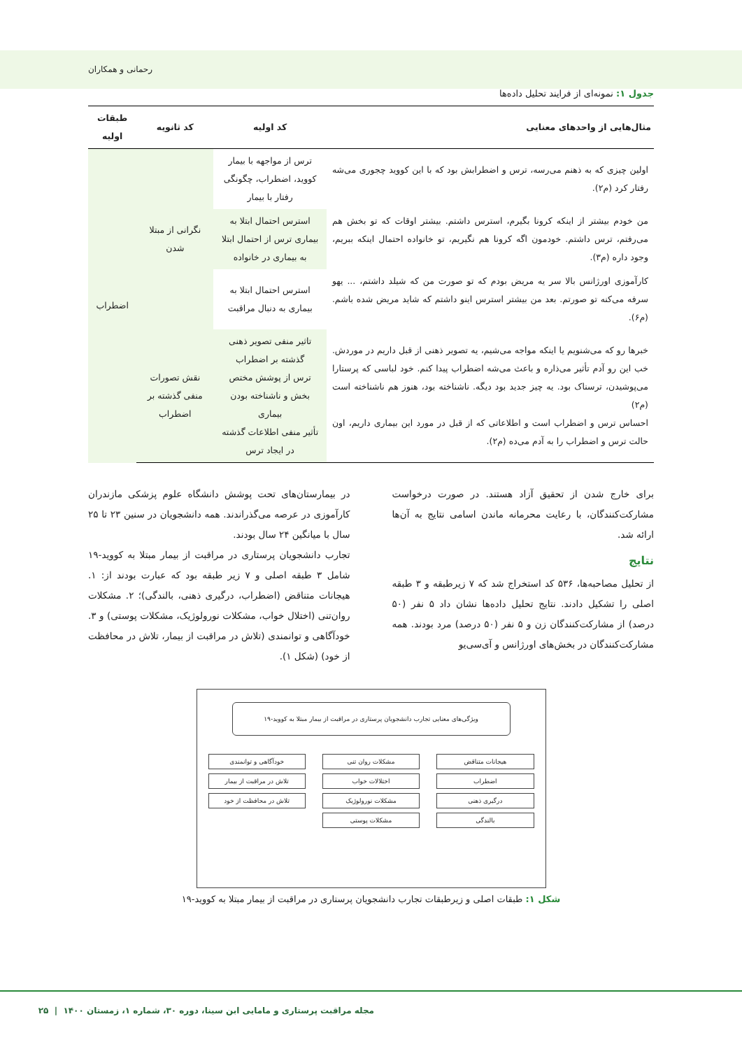رحمانی و همکاران
جدول ۱: نمونه‌ای از فرایند تحلیل داده‌ها
| مثال‌هایی از واحدهای معنایی | کد اولیه | کد ثانویه | طبقات اولیه |
| --- | --- | --- | --- |
| اولین چیزی که به ذهنم می‌رسه، ترس و اضطرابش بود که با این کووید چجوری می‌شه رفتار کرد (م۲). | ترس از مواجهه با بیمار کووید، اضطراب، چگونگی رفتار با بیمار | نگرانی از مبتلا شدن | اضطراب |
| من خودم بیشتر از اینکه کرونا بگیرم، استرس داشتم. بیشتر اوقات که تو بخش هم می‌رفتم، ترس داشتم. خودمون اگه کرونا هم نگیریم، تو خانواده احتمال اینکه ببریم، وجود داره (م۳). | استرس احتمال ابتلا به بیماری ترس از احتمال ابتلا به بیماری در خانواده | | |
| کارآموزی اورژانس بالا سر یه مریض بودم که تو صورت من که شیلد داشتم، ... یهو سرفه می‌کنه تو صورتم. بعد من بیشتر استرس اینو داشتم که شاید مریض شده باشم. (م۶). | استرس احتمال ابتلا به بیماری به دنبال مراقبت | | |
| خبرها رو که می‌شنویم یا اینکه مواجه می‌شیم، یه تصویر ذهنی از قبل داریم در موردش. خب این رو آدم تأثیر می‌ذاره و باعث می‌شه اضطراب پیدا کنم. خود لباسی که پرستارا می‌پوشیدن، ترسناک بود. یه چیز جدید بود دیگه. ناشناخته بود، هنوز هم ناشناخته است (م۲) احساس ترس و اضطراب است و اطلاعاتی که از قبل در مورد این بیماری داریم، اون حالت ترس و اضطراب را به آدم می‌ده (م۲). | تاثیر منفی تصویر ذهنی گذشته بر اضطراب ترس از پوشش مختص بخش و ناشناخته بودن بیماری تأثیر منفی اطلاعات گذشته در ایجاد ترس | نقش تصورات منفی گذشته بر اضطراب | |
برای خارج شدن از تحقیق آزاد هستند. در صورت درخواست مشارکت‌کنندگان، با رعایت محرمانه ماندن اسامی نتایج به آن‌ها ارائه شد.
نتایج
از تحلیل مصاحبه‌ها، ۵۳۶ کد استخراج شد که ۷ زیرطبقه و ۳ طبقه اصلی را تشکیل دادند. نتایج تحلیل داده‌ها نشان داد ۵ نفر (۵۰ درصد) از مشارکت‌کنندگان زن و ۵ نفر (۵۰ درصد) مرد بودند. همه مشارکت‌کنندگان در بخش‌های اورژانس و آی‌سی‌یو
در بیمارستان‌های تحت پوشش دانشگاه علوم پزشکی مازندران کارآموزی در عرصه می‌گذراندند. همه دانشجویان در سنین ۲۳ تا ۲۵ سال با میانگین ۲۴ سال بودند.
تجارب دانشجویان پرستاری در مراقبت از بیمار مبتلا به کووید-۱۹ شامل ۳ طبقه اصلی و ۷ زیر طبقه بود که عبارت بودند از: ۱. هیجانات متناقض (اضطراب، درگیری ذهنی، بالندگی)؛ ۲. مشکلات روان‌تنی (اختلال خواب، مشکلات نورولوژیک، مشکلات پوستی) و ۳. خودآگاهی و توانمندی (تلاش در مراقبت از بیمار، تلاش در محافظت از خود) (شکل ۱).
ویژگی‌های معنایی تجارب دانشجویان پرستاری در مراقبت از بیمار مبتلا به کووید-۱۹
هیجانات متناقض
اضطراب
درگیری ذهنی
بالندگی
مشکلات روان تنی
اختلالات خواب
مشکلات نورولوژیک
مشکلات پوستی
خودآگاهی و توانمندی
تلاش در مراقبت از بیمار
تلاش در محافظت از خود
شکل ۱: طبقات اصلی و زیرطبقات تجارب دانشجویان پرستاری در مراقبت از بیمار مبتلا به کووید-۱۹
مجله مراقبت پرستاری و مامایی ابن سینا، دوره ۳۰، شماره ۱، زمستان ۱۴۰۰ | ۲۵